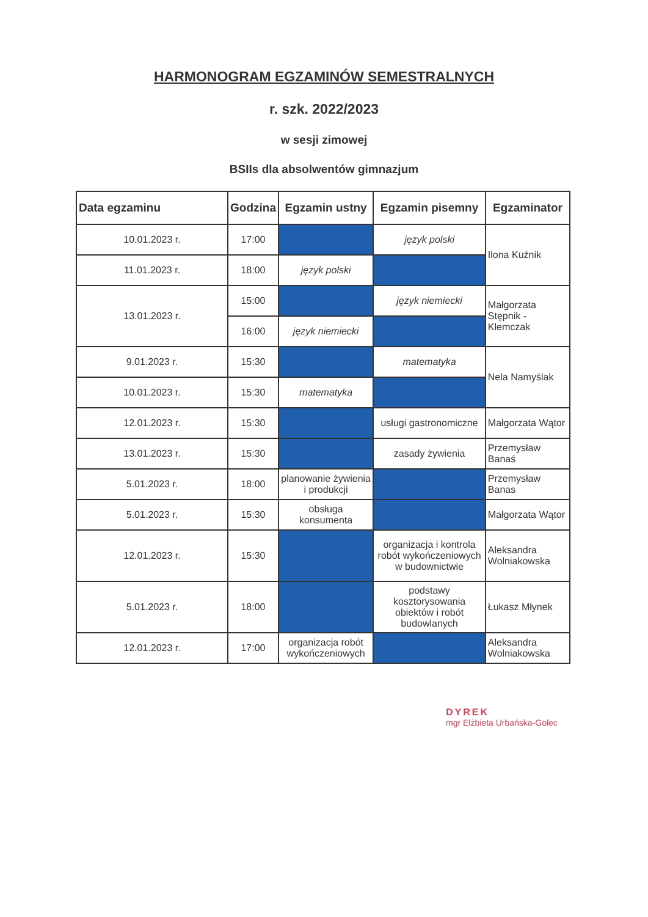HARMONOGRAM EGZAMINÓW SEMESTRALNYCH
r. szk. 2022/2023
w sesji zimowej
BSIIs dla absolwentów gimnazjum
| Data egzaminu | Godzina | Egzamin ustny | Egzamin pisemny | Egzaminator |
| --- | --- | --- | --- | --- |
| 10.01.2023 r. | 17:00 | | język polski | Ilona Kuźnik |
| 11.01.2023 r. | 18:00 | język polski | | |
| 13.01.2023 r. | 15:00 | | język niemiecki | Małgorzata Stępnik - Klemczak |
| | 16:00 | język niemiecki | | |
| 9.01.2023 r. | 15:30 | | matematyka | Nela Namyślak |
| 10.01.2023 r. | 15:30 | matematyka | | |
| 12.01.2023 r. | 15:30 | | usługi gastronomiczne | Małgorzata Wątor |
| 13.01.2023 r. | 15:30 | | zasady żywienia | Przemysław Banaś |
| 5.01.2023 r. | 18:00 | planowanie żywienia i produkcji | | Przemysław Banas |
| 5.01.2023 r. | 15:30 | obsługa konsumenta | | Małgorzata Wątor |
| 12.01.2023 r. | 15:30 | | organizacja i kontrola robót wykończeniowych w budownictwie | Aleksandra Wolniakowska |
| 5.01.2023 r. | 18:00 | | podstawy kosztorysowania obiektów i robót budowlanych | Łukasz Młynek |
| 12.01.2023 r. | 17:00 | organizacja robót wykończeniowych | | Aleksandra Wolniakowska |
DYREK
mgr Elżbieta Urbańska-Golec